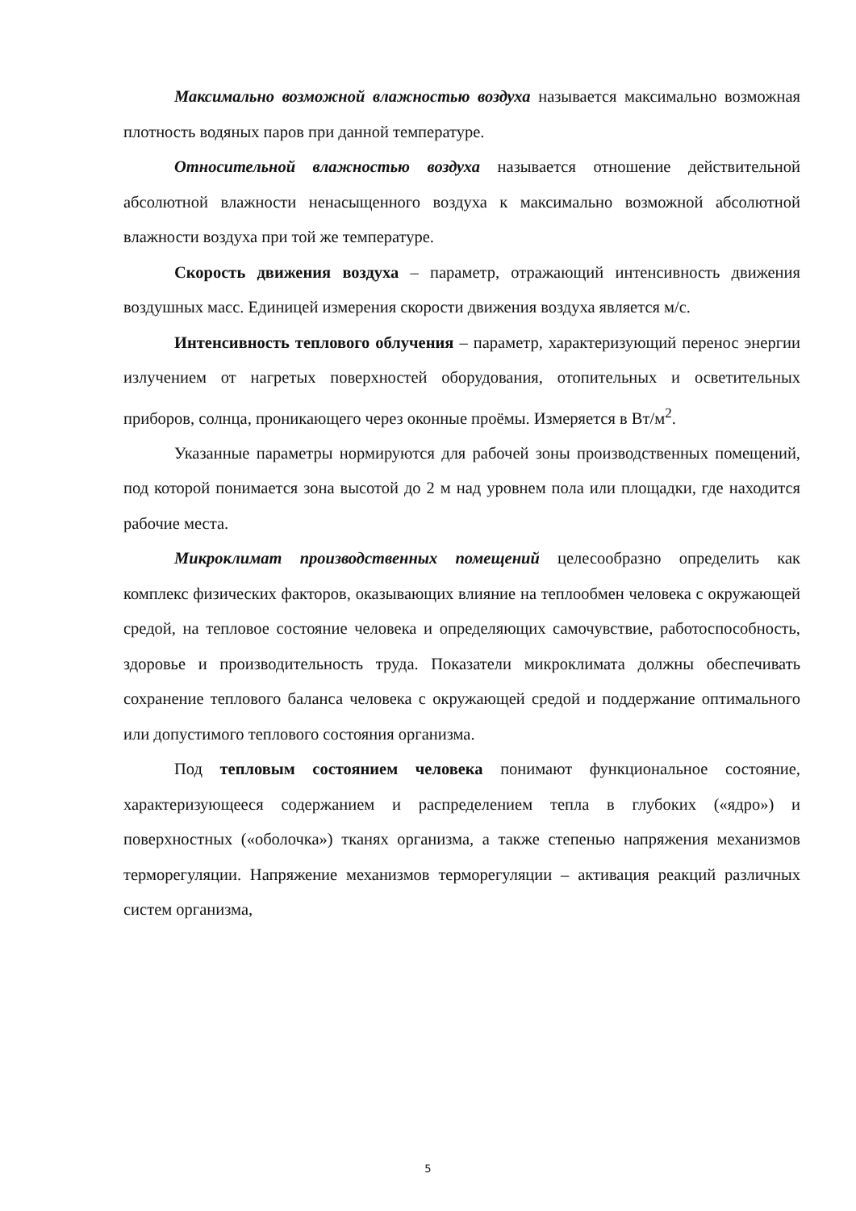Максимально возможной влажностью воздуха называется максимально возможная плотность водяных паров при данной температуре.
Относительной влажностью воздуха называется отношение действительной абсолютной влажности ненасыщенного воздуха к максимально возможной абсолютной влажности воздуха при той же температуре.
Скорость движения воздуха – параметр, отражающий интенсивность движения воздушных масс. Единицей измерения скорости движения воздуха является м/с.
Интенсивность теплового облучения – параметр, характеризующий перенос энергии излучением от нагретых поверхностей оборудования, отопительных и осветительных приборов, солнца, проникающего через оконные проёмы. Измеряется в Вт/м<sup>2</sup>.
Указанные параметры нормируются для рабочей зоны производственных помещений, под которой понимается зона высотой до 2 м над уровнем пола или площадки, где находится рабочие места.
Микроклимат производственных помещений целесообразно определить как комплекс физических факторов, оказывающих влияние на теплообмен человека с окружающей средой, на тепловое состояние человека и определяющих самочувствие, работоспособность, здоровье и производительность труда. Показатели микроклимата должны обеспечивать сохранение теплового баланса человека с окружающей средой и поддержание оптимального или допустимого теплового состояния организма.
Под тепловым состоянием человека понимают функциональное состояние, характеризующееся содержанием и распределением тепла в глубоких («ядро») и поверхностных («оболочка») тканях организма, а также степенью напряжения механизмов терморегуляции. Напряжение механизмов терморегуляции – активация реакций различных систем организма,
5